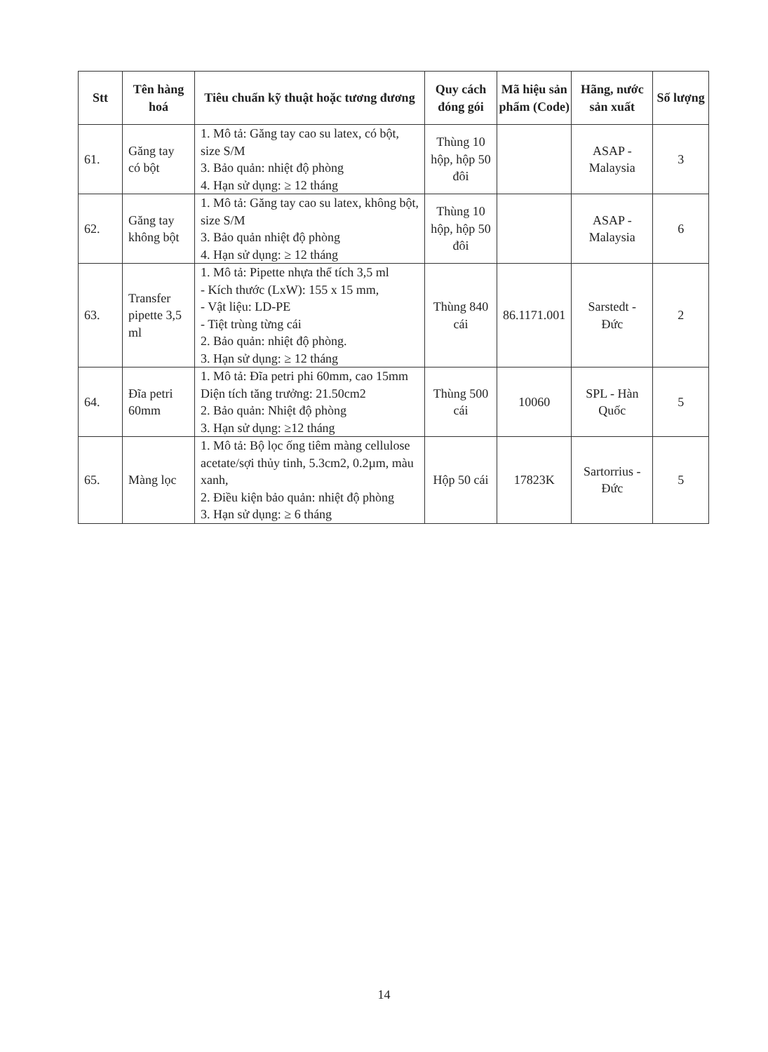| Stt | Tên hàng hoá | Tiêu chuẩn kỹ thuật hoặc tương đương | Quy cách đóng gói | Mã hiệu sản phẩm (Code) | Hãng, nước sản xuất | Số lượng |
| --- | --- | --- | --- | --- | --- | --- |
| 61. | Găng tay có bột | 1. Mô tả: Găng tay cao su latex, có bột, size S/M 3. Bảo quản: nhiệt độ phòng 4. Hạn sử dụng: ≥ 12 tháng | Thùng 10 hộp, hộp 50 đôi | | ASAP - Malaysia | 3 |
| 62. | Găng tay không bột | 1. Mô tả: Găng tay cao su latex, không bột, size S/M 3. Bảo quản nhiệt độ phòng 4. Hạn sử dụng: ≥ 12 tháng | Thùng 10 hộp, hộp 50 đôi | | ASAP - Malaysia | 6 |
| 63. | Transfer pipette 3,5 ml | 1. Mô tả: Pipette nhựa thể tích 3,5 ml - Kích thước (LxW): 155 x 15 mm, - Vật liệu: LD-PE - Tiệt trùng từng cái 2. Bảo quản: nhiệt độ phòng. 3. Hạn sử dụng: ≥ 12 tháng | Thùng 840 cái | 86.1171.001 | Sarstedt - Đức | 2 |
| 64. | Đĩa petri 60mm | 1. Mô tả: Đĩa petri phi 60mm, cao 15mm Diện tích tăng trưởng: 21.50cm2 2. Bảo quản: Nhiệt độ phòng 3. Hạn sử dụng: ≥12 tháng | Thùng 500 cái | 10060 | SPL - Hàn Quốc | 5 |
| 65. | Màng lọc | 1. Mô tả: Bộ lọc ống tiêm màng cellulose acetate/sợi thủy tinh, 5.3cm2, 0.2µm, màu xanh, 2. Điều kiện bảo quản: nhiệt độ phòng 3. Hạn sử dụng: ≥ 6 tháng | Hộp 50 cái | 17823K | Sartorrius - Đức | 5 |
14